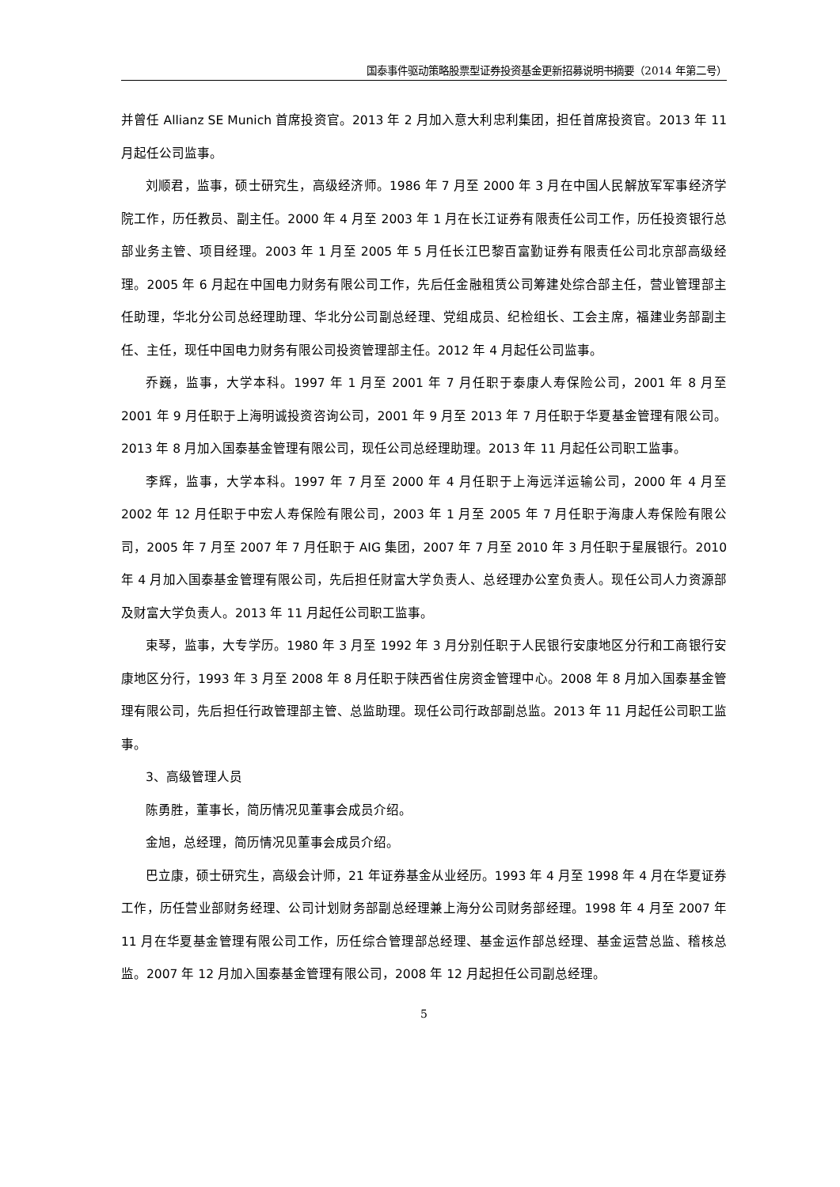国泰事件驱动策略股票型证券投资基金更新招募说明书摘要（2014 年第二号）
并曾任 Allianz SE Munich 首席投资官。2013 年 2 月加入意大利忠利集团，担任首席投资官。2013 年 11 月起任公司监事。
刘顺君，监事，硕士研究生，高级经济师。1986 年 7 月至 2000 年 3 月在中国人民解放军军事经济学院工作，历任教员、副主任。2000 年 4 月至 2003 年 1 月在长江证券有限责任公司工作，历任投资银行总部业务主管、项目经理。2003 年 1 月至 2005 年 5 月任长江巴黎百富勤证券有限责任公司北京部高级经理。2005 年 6 月起在中国电力财务有限公司工作，先后任金融租赁公司筹建处综合部主任，营业管理部主任助理，华北分公司总经理助理、华北分公司副总经理、党组成员、纪检组长、工会主席，福建业务部副主任、主任，现任中国电力财务有限公司投资管理部主任。2012 年 4 月起任公司监事。
乔巍，监事，大学本科。1997 年 1 月至 2001 年 7 月任职于泰康人寿保险公司，2001 年 8 月至 2001 年 9 月任职于上海明诚投资咨询公司，2001 年 9 月至 2013 年 7 月任职于华夏基金管理有限公司。2013 年 8 月加入国泰基金管理有限公司，现任公司总经理助理。2013 年 11 月起任公司职工监事。
李辉，监事，大学本科。1997 年 7 月至 2000 年 4 月任职于上海远洋运输公司，2000 年 4 月至 2002 年 12 月任职于中宏人寿保险有限公司，2003 年 1 月至 2005 年 7 月任职于海康人寿保险有限公司，2005 年 7 月至 2007 年 7 月任职于 AIG 集团，2007 年 7 月至 2010 年 3 月任职于星展银行。2010 年 4 月加入国泰基金管理有限公司，先后担任财富大学负责人、总经理办公室负责人。现任公司人力资源部及财富大学负责人。2013 年 11 月起任公司职工监事。
束琴，监事，大专学历。1980 年 3 月至 1992 年 3 月分别任职于人民银行安康地区分行和工商银行安康地区分行，1993 年 3 月至 2008 年 8 月任职于陕西省住房资金管理中心。2008 年 8 月加入国泰基金管理有限公司，先后担任行政管理部主管、总监助理。现任公司行政部副总监。2013 年 11 月起任公司职工监事。
3、高级管理人员
陈勇胜，董事长，简历情况见董事会成员介绍。
金旭，总经理，简历情况见董事会成员介绍。
巴立康，硕士研究生，高级会计师，21 年证券基金从业经历。1993 年 4 月至 1998 年 4 月在华夏证券工作，历任营业部财务经理、公司计划财务部副总经理兼上海分公司财务部经理。1998 年 4 月至 2007 年 11 月在华夏基金管理有限公司工作，历任综合管理部总经理、基金运作部总经理、基金运营总监、稽核总监。2007 年 12 月加入国泰基金管理有限公司，2008 年 12 月起担任公司副总经理。
5